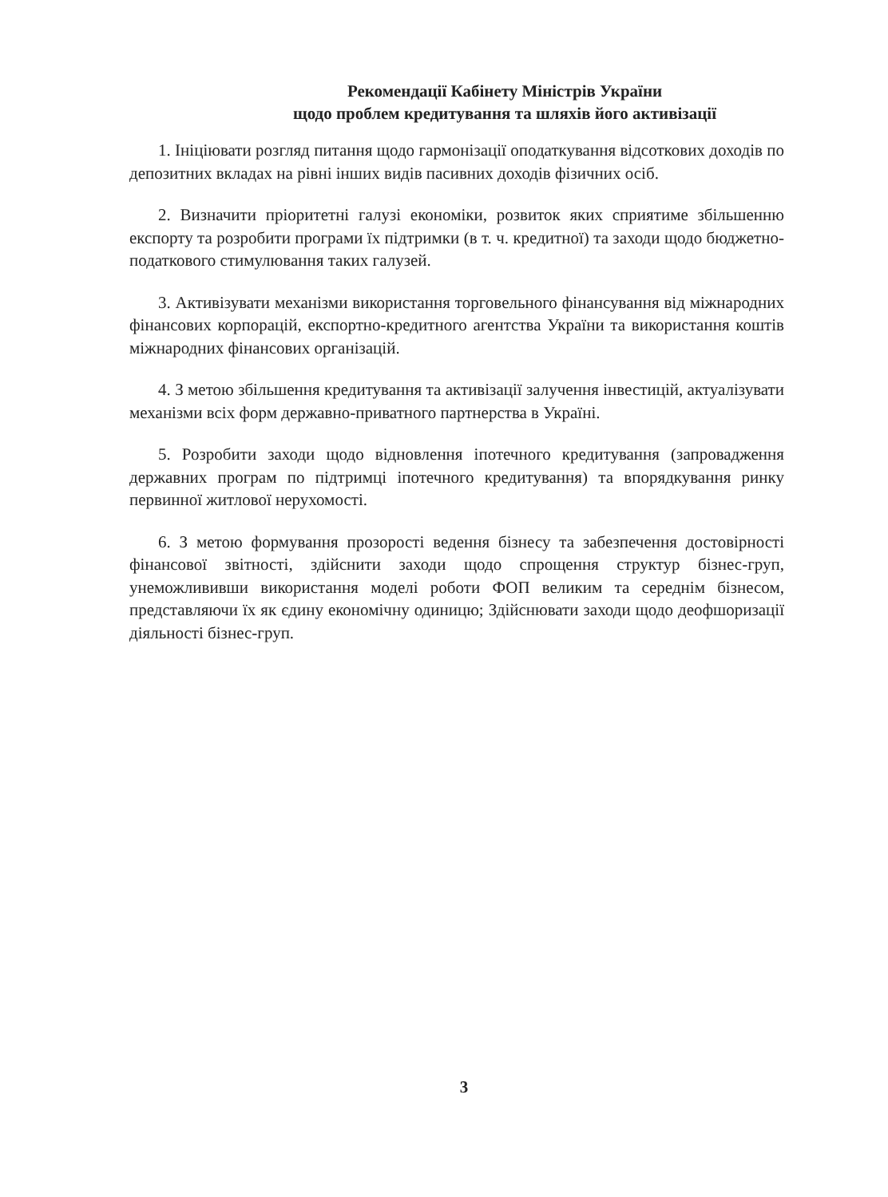Рекомендації Кабінету Міністрів України
щодо проблем кредитування та шляхів його активізації
1. Ініціювати розгляд питання щодо гармонізації оподаткування відсоткових доходів по депозитних вкладах на рівні інших видів пасивних доходів фізичних осіб.
2. Визначити пріоритетні галузі економіки, розвиток яких сприятиме збільшенню експорту та розробити програми їх підтримки (в т. ч. кредитної) та заходи щодо бюджетно-податкового стимулювання таких галузей.
3. Активізувати механізми використання торговельного фінансування від міжнародних фінансових корпорацій, експортно-кредитного агентства України та використання коштів міжнародних фінансових організацій.
4. З метою збільшення кредитування та активізації залучення інвестицій, актуалізувати механізми всіх форм державно-приватного партнерства в Україні.
5. Розробити заходи щодо відновлення іпотечного кредитування (запровадження державних програм по підтримці іпотечного кредитування) та впорядкування ринку первинної житлової нерухомості.
6. З метою формування прозорості ведення бізнесу та забезпечення достовірності фінансової звітності, здійснити заходи щодо спрощення структур бізнес-груп, унеможлививши використання моделі роботи ФОП великим та середнім бізнесом, представляючи їх як єдину економічну одиницю; Здійснювати заходи щодо деофшоризації діяльності бізнес-груп.
3